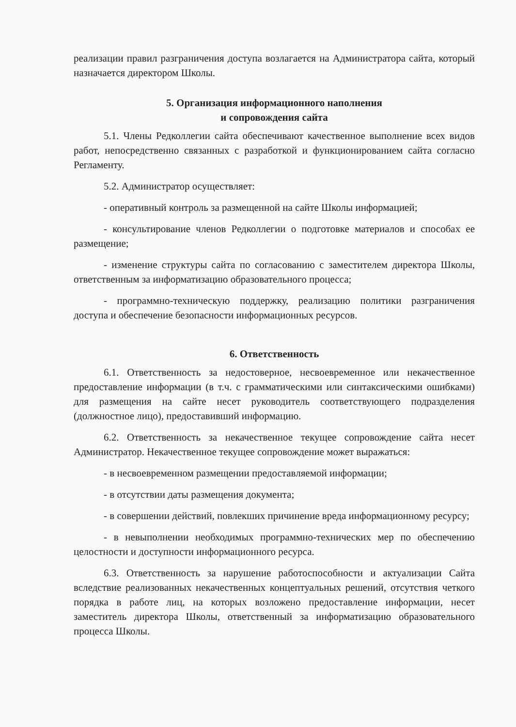реализации правил разграничения доступа возлагается на Администратора сайта, который назначается директором Школы.
5. Организация информационного наполнения
и сопровождения сайта
5.1. Члены Редколлегии сайта обеспечивают качественное выполнение всех видов работ, непосредственно связанных с разработкой и функционированием сайта согласно Регламенту.
5.2. Администратор осуществляет:
- оперативный контроль за размещенной на сайте Школы информацией;
- консультирование членов Редколлегии о подготовке материалов и способах ее размещение;
- изменение структуры сайта по согласованию с заместителем директора Школы, ответственным за информатизацию образовательного процесса;
- программно-техническую поддержку, реализацию политики разграничения доступа и обеспечение безопасности информационных ресурсов.
6. Ответственность
6.1. Ответственность за недостоверное, несвоевременное или некачественное предоставление информации (в т.ч. с грамматическими или синтаксическими ошибками) для размещения на сайте несет руководитель соответствующего подразделения (должностное лицо), предоставивший информацию.
6.2. Ответственность за некачественное текущее сопровождение сайта несет Администратор. Некачественное текущее сопровождение может выражаться:
- в несвоевременном размещении предоставляемой информации;
- в отсутствии даты размещения документа;
- в совершении действий, повлекших причинение вреда информационному ресурсу;
- в невыполнении необходимых программно-технических мер по обеспечению целостности и доступности информационного ресурса.
6.3. Ответственность за нарушение работоспособности и актуализации Сайта вследствие реализованных некачественных концептуальных решений, отсутствия четкого порядка в работе лиц, на которых возложено предоставление информации, несет заместитель директора Школы, ответственный за информатизацию образовательного процесса Школы.